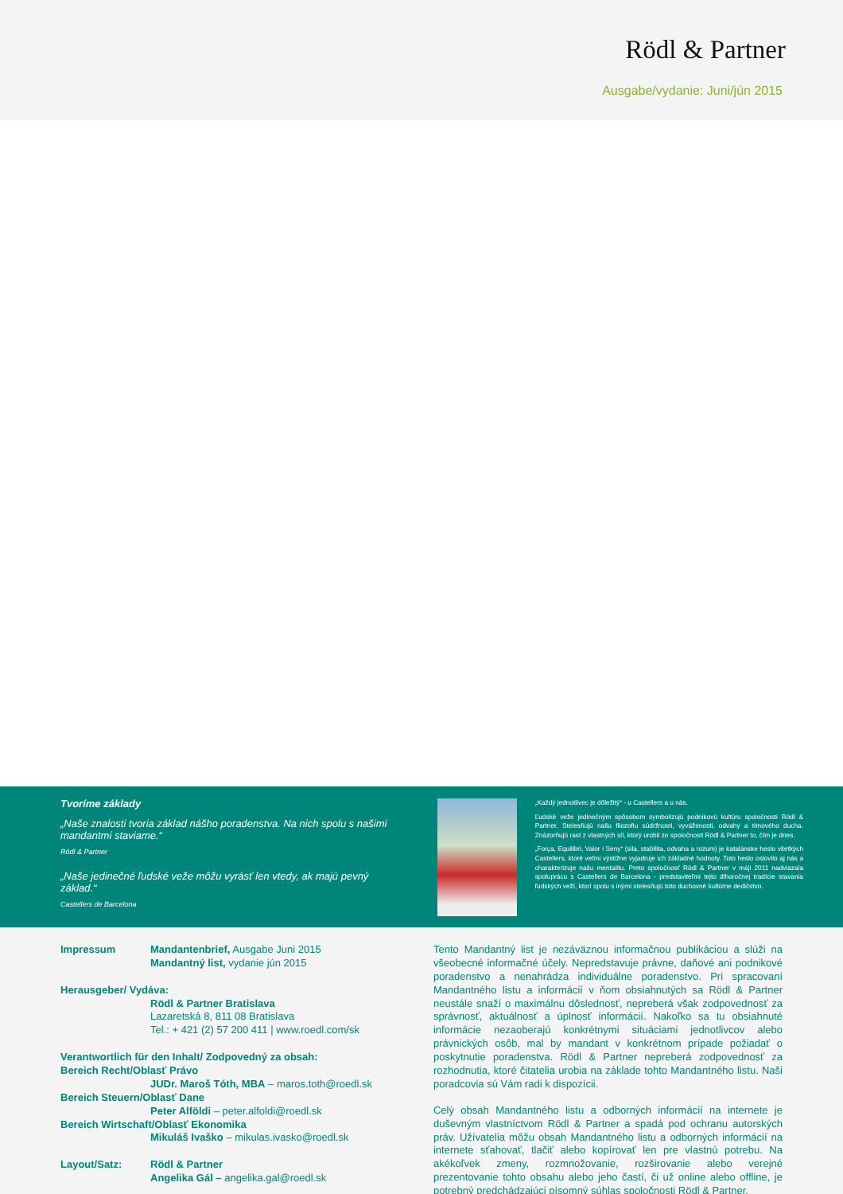Rödl & Partner
Ausgabe/vydanie: Juni/jún 2015
Tvoríme základy
„Naše znalosti tvoria základ nášho poradenstva. Na nich spolu s našimi mandantmi staviame.“
Rödl & Partner
„Naše jedinečné ľudské veže môžu vyrásť len vtedy, ak majú pevný základ.“
Castellers de Barcelona
„Každý jednotlivec je dôležitý“ - u Castellers a u nás.
Ľudské veže jedinečným spôsobom symbolizujú podnikovú kultúru spoločnosti Rödl & Partner. Stelesňujú našu filozofiu súdržnosti, vyváženosti, odvahy a tímového ducha. Znázorňujú rast z vlastných síl, ktorý urobil zo spoločnosti Rödl & Partner to, čím je dnes.
„Força, Equilibri, Valor i Seny“ (sila, stabilita, odvaha a rozum) je katalánske heslo všetkých Castellers, ktoré veľmi výstižne vyjadruje ich základné hodnoty. Toto heslo oslovilo aj nás a charakterizuje našu mentalitu. Preto spoločnosť Rödl & Partner v máji 2011 nadviazala spoluprácu s Castellers de Barcelona - predstaviteľmi tejto dlhoročnej tradície stavania ľudských veží, ktorí spolu s inými stelesňujú toto duchovné kultúrne dedičstvo.
Impressum Mandantenbrief, Ausgabe Juni 2015
Mandantný list, vydanie jún 2015
Herausgeber/ Vydáva:
Rödl & Partner Bratislava
Lazaretská 8, 811 08 Bratislava
Tel.: + 421 (2) 57 200 411 | www.roedl.com/sk
Verantwortlich für den Inhalt/ Zodpovedný za obsah:
Bereich Recht/Oblasť Právo
JUDr. Maroš Tóth, MBA – maros.toth@roedl.sk
Bereich Steuern/Oblasť Dane
Peter Alföldi – peter.alfoldi@roedl.sk
Bereich Wirtschaft/Oblasť Ekonomika
Mikuláš Ivaško – mikulas.ivasko@roedl.sk
Layout/Satz: Rödl & Partner
Angelika Gál – angelika.gal@roedl.sk
Tento Mandantný list je nezáväznou informačnou publikáciou a slúži na všeobecné informačné účely. Nepredstavuje právne, daňové ani podnikové poradenstvo a nenahrádza individuálne poradenstvo. Pri spracovaní Mandantného listu a informácií v ňom obsiahnutých sa Rödl & Partner neustále snaží o maximálnu dôslednosť, nepreberá však zodpovednosť za správnosť, aktuálnosť a úplnosť informácií. Nakoľko sa tu obsiahnuté informácie nezaoberajú konkrétnymi situáciami jednotlivcov alebo právnických osôb, mal by mandant v konkrétnom prípade požiadať o poskytnutie poradenstva. Rödl & Partner nepreberá zodpovednosť za rozhodnutia, ktoré čitatelia urobia na základe tohto Mandantného listu. Naši poradcovia sú Vám radi k dispozícii.
Celý obsah Mandantného listu a odborných informácií na internete je duševným vlastníctvom Rödl & Partner a spadá pod ochranu autorských práv. Užívatelia môžu obsah Mandantného listu a odborných informácií na internete sťahovať, tlačiť alebo kopírovať len pre vlastnú potrebu. Na akékoľvek zmeny, rozmnožovanie, rozširovanie alebo verejné prezentovanie tohto obsahu alebo jeho častí, či už online alebo offline, je potrebný predchádzajúci písomný súhlas spoločnosti Rödl & Partner.